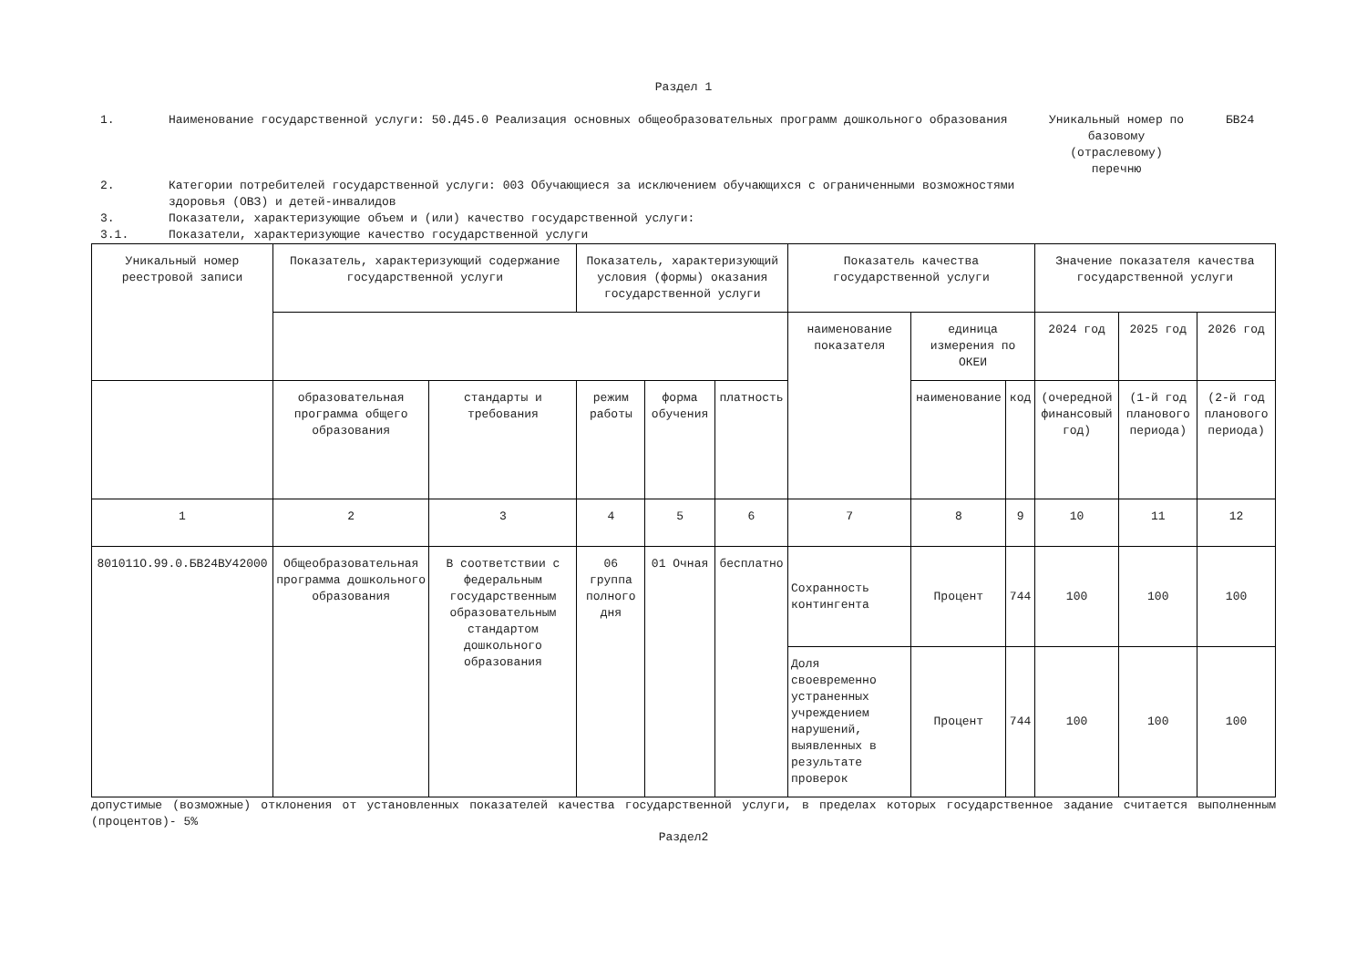Раздел 1
1. Наименование государственной услуги: 50.Д45.0 Реализация основных общеобразовательных программ дошкольного образования Уникальный номер по базовому (отраслевому) перечню
БВ24
2. Категории потребителей государственной услуги: 003 Обучающиеся за исключением обучающихся с ограниченными возможностями здоровья (ОВЗ) и детей-инвалидов
3. Показатели, характеризующие объем и (или) качество государственной услуги:
3.1. Показатели, характеризующие качество государственной услуги
| Уникальный номер реестровой записи | Показатель, характеризующий содержание государственной услуги | | Показатель, характеризующий условия (формы) оказания государственной услуги | | | Показатель качества государственной услуги | | | Значение показателя качества государственной услуги | | |
| | | | | | | наименование показателя | единица измерения по ОКЕИ | | 2024 год | 2025 год | 2026 год |
| | образовательная программа общего образования | стандарты и требования | режим работы | форма обучения | платность | | наименование | код | (очередной финансовый год) | (1-й год планового периода) | (2-й год планового периода) |
| 1 | 2 | 3 | 4 | 5 | 6 | 7 | 8 | 9 | 10 | 11 | 12 |
| 801011О.99.0.БВ24ВУ42000 | Общеобразовательная программа дошкольного образования | В соответствии с федеральным государственным образовательным стандартом дошкольного образования | 06 группа полного дня | 01 Очная | бесплатно | Сохранность контингента | Процент | 744 | 100 | 100 | 100 |
| | | | | | | Доля своевременно устраненных учреждением нарушений, выявленных в результате проверок | Процент | 744 | 100 | 100 | 100 |
допустимые (возможные) отклонения от установленных показателей качества государственной услуги, в пределах которых государственное задание считается выполненным (процентов)- 5%
Раздел2